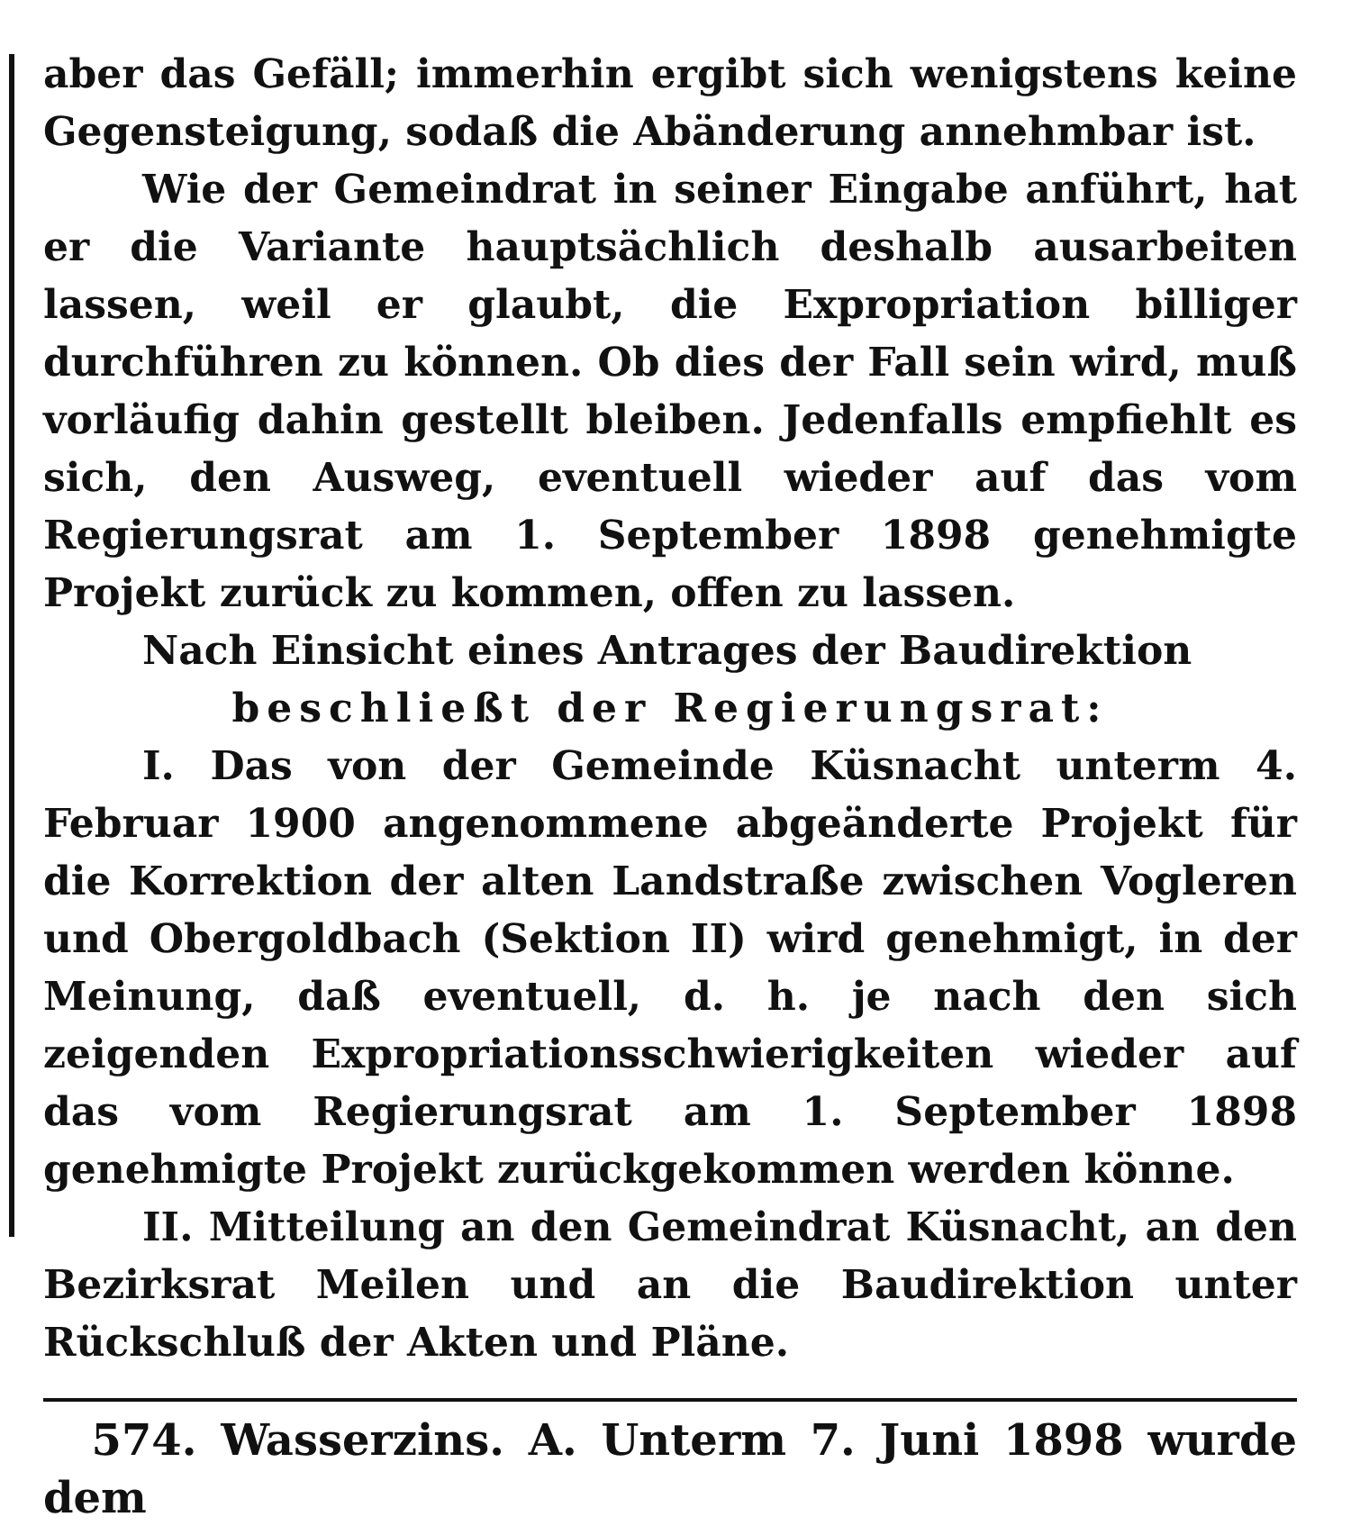aber das Gefäll; immerhin ergibt sich wenigstens keine Gegensteigung, sodaß die Abänderung annehmbar ist.
Wie der Gemeindrat in seiner Eingabe anführt, hat er die Variante hauptsächlich deshalb ausarbeiten lassen, weil er glaubt, die Expropriation billiger durchführen zu können. Ob dies der Fall sein wird, muß vorläufig dahin gestellt bleiben. Jedenfalls empfiehlt es sich, den Ausweg, eventuell wieder auf das vom Regierungsrat am 1. September 1898 genehmigte Projekt zurück zu kommen, offen zu lassen.
Nach Einsicht eines Antrages der Baudirektion
beschließt der Regierungsrat:
I. Das von der Gemeinde Küsnacht unterm 4. Februar 1900 angenommene abgeänderte Projekt für die Korrektion der alten Landstraße zwischen Vogleren und Obergoldbach (Sektion II) wird genehmigt, in der Meinung, daß eventuell, d. h. je nach den sich zeigenden Expropriationsschwierigkeiten wieder auf das vom Regierungsrat am 1. September 1898 genehmigte Projekt zurückgekommen werden könne.
II. Mitteilung an den Gemeindrat Küsnacht, an den Bezirksrat Meilen und an die Baudirektion unter Rückschluß der Akten und Pläne.
574. Wasserzins. A. Unterm 7. Juni 1898 wurde dem